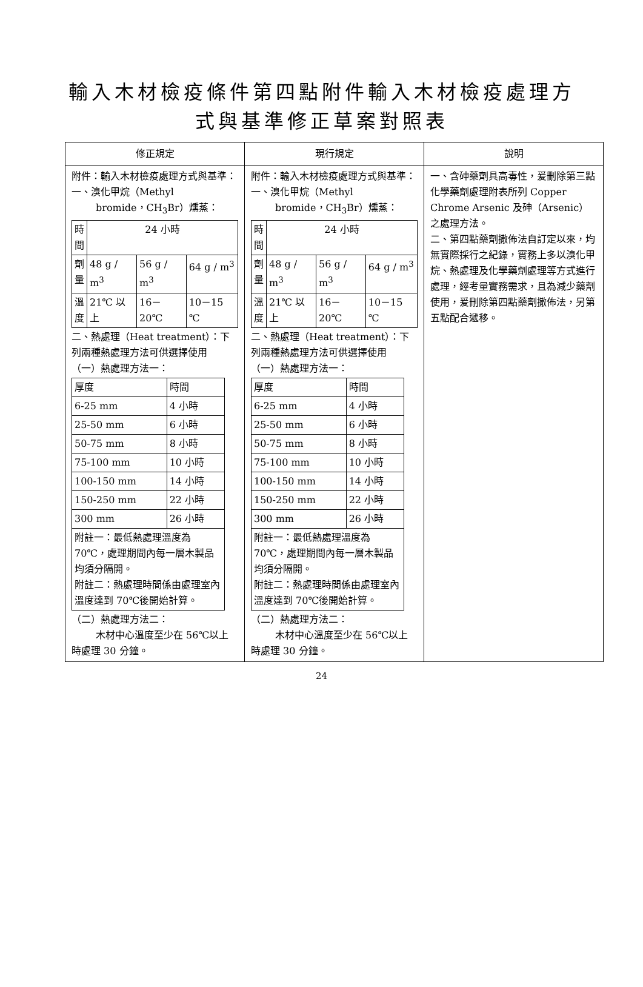輸入木材檢疫條件第四點附件輸入木材檢疫處理方式與基準修正草案對照表
| 修正規定 | 現行規定 | 說明 |
| --- | --- | --- |
| 附件：輸入木材檢疫處理方式與基準： 一、溴化甲烷（Methyl bromide，CH<sub>3</sub>Br）燻蒸： / 時 間 / 24 小時 / / / / 劑 量 / 48 g / m<sup>3</sup> / 56 g / m<sup>3</sup> / 64 g / m<sup>3</sup> / / 溫 度 / 21℃ 以上 / 16－20℃ / 10－15 ℃ / 二、熱處理（Heat treatment）：下列兩種熱處理方法可供選擇使用 （一）熱處理方法一： / 厚度 / 時間 / / 6-25 mm / 4 小時 / / 25-50 mm / 6 小時 / / 50-75 mm / 8 小時 / / 75-100 mm / 10 小時 / / 100-150 mm / 14 小時 / / 150-250 mm / 22 小時 / / 300 mm / 26 小時 / / 附註一：最低熱處理溫度為 70℃，處理期間內每一層木製品均須分隔開。 附註二：熱處理時間係由處理室內溫度達到 70℃後開始計算。 / / （二）熱處理方法二： 木材中心溫度至少在 56℃以上時處理 30 分鐘。 | 附件：輸入木材檢疫處理方式與基準： 一、溴化甲烷（Methyl bromide，CH<sub>3</sub>Br）燻蒸： / 時 間 / 24 小時 / / / / 劑 量 / 48 g / m<sup>3</sup> / 56 g / m<sup>3</sup> / 64 g / m<sup>3</sup> / / 溫 度 / 21℃ 以上 / 16－20℃ / 10－15 ℃ / 二、熱處理（Heat treatment）：下列兩種熱處理方法可供選擇使用 （一）熱處理方法一： / 厚度 / 時間 / / 6-25 mm / 4 小時 / / 25-50 mm / 6 小時 / / 50-75 mm / 8 小時 / / 75-100 mm / 10 小時 / / 100-150 mm / 14 小時 / / 150-250 mm / 22 小時 / / 300 mm / 26 小時 / / 附註一：最低熱處理溫度為 70℃，處理期間內每一層木製品均須分隔開。 附註二：熱處理時間係由處理室內溫度達到 70℃後開始計算。 / / （二）熱處理方法二： 木材中心溫度至少在 56℃以上時處理 30 分鐘。 | 一、含砷藥劑具高毒性，爰刪除第三點化學藥劑處理附表所列 Copper Chrome Arsenic 及砷（Arsenic）之處理方法。 二、第四點藥劑撒佈法自訂定以來，均無實際採行之紀錄，實務上多以溴化甲烷、熱處理及化學藥劑處理等方式進行處理，經考量實務需求，且為減少藥劑使用，爰刪除第四點藥劑撒佈法，另第五點配合遞移。 |
24